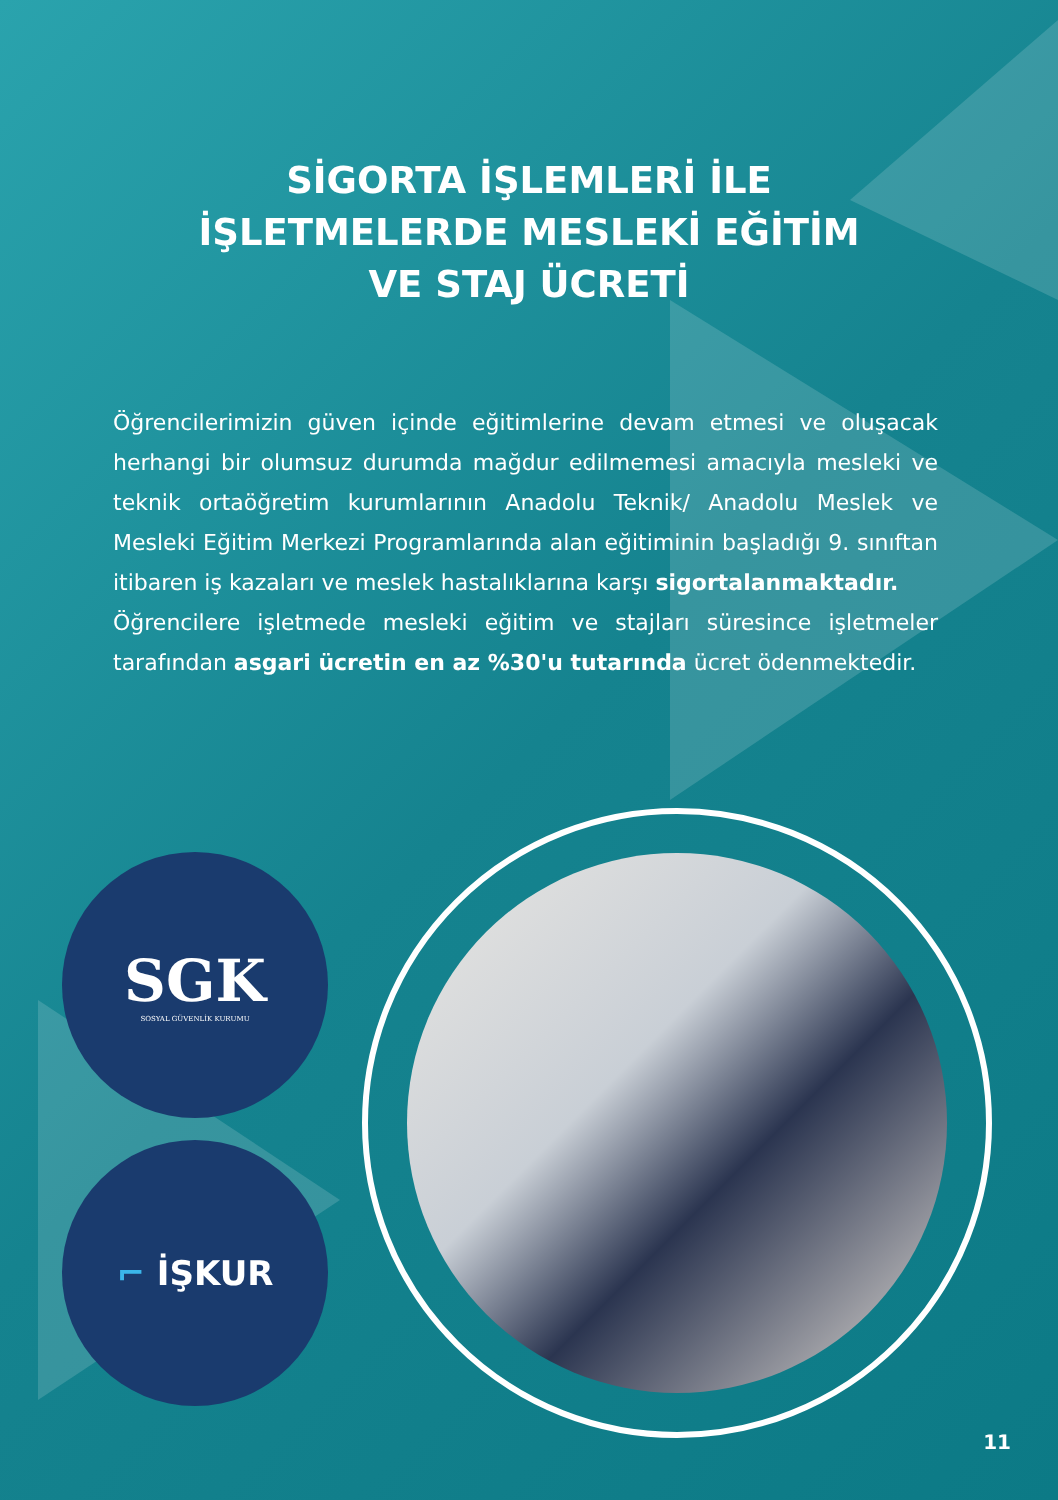SİGORTA İŞLEMLERİ İLE
İŞLETMELERDE MESLEKİ EĞİTİM
VE STAJ ÜCRETİ
Öğrencilerimizin güven içinde eğitimlerine devam etmesi ve oluşacak herhangi bir olumsuz durumda mağdur edilmemesi amacıyla mesleki ve teknik ortaöğretim kurumlarının Anadolu Teknik/ Anadolu Meslek ve Mesleki Eğitim Merkezi Programlarında alan eğitiminin başladığı 9. sınıftan itibaren iş kazaları ve meslek hastalıklarına karşı sigortalanmaktadır.
Öğrencilere işletmede mesleki eğitim ve stajları süresince işletmeler tarafından asgari ücretin en az %30'u tutarında ücret ödenmektedir.
SGK
SOSYAL GÜVENLİK KURUMU
⌐ İŞKUR
11